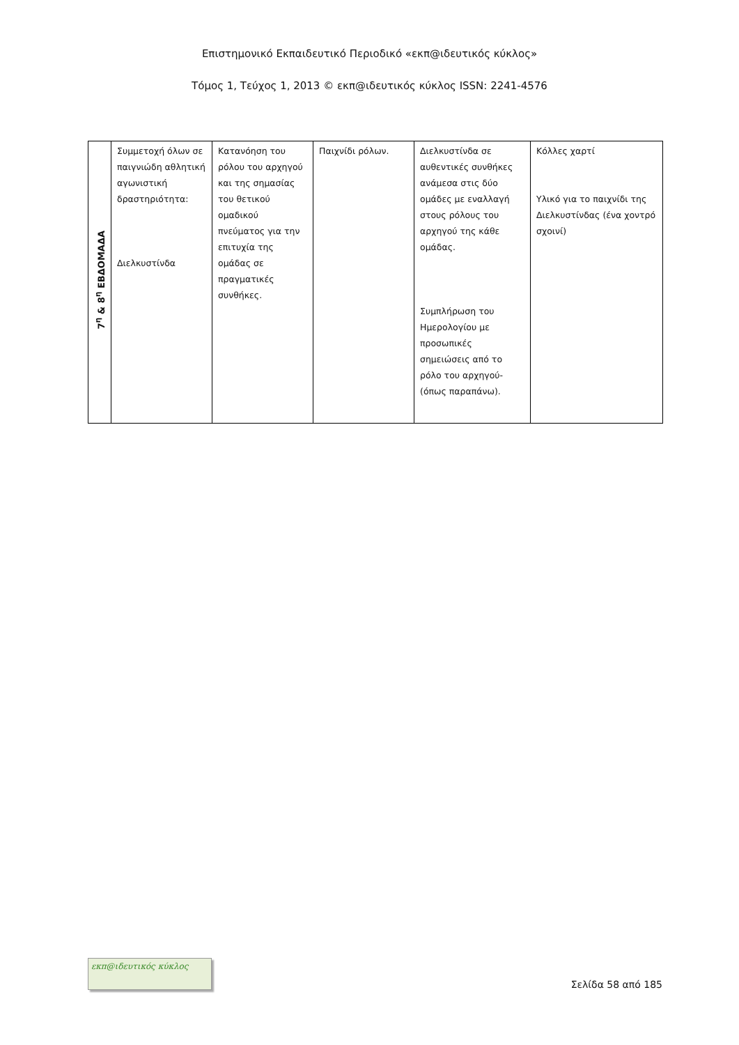Επιστημονικό Εκπαιδευτικό Περιοδικό «εκπ@ιδευτικός κύκλος»
Τόμος 1, Τεύχος 1, 2013 © εκπ@ιδευτικός κύκλος ISSN: 2241-4576
| 7<sup>η</sup> & 8<sup>η</sup> ΕΒΔΟΜΑΔΑ | Συμμετοχή όλων σε παιγνιώδη αθλητική αγωνιστική δραστηριότητα: Διελκυστίνδα | Κατανόηση του ρόλου του αρχηγού και της σημασίας του θετικού ομαδικού πνεύματος για την επιτυχία της ομάδας σε πραγματικές συνθήκες. | Παιχνίδι ρόλων. | Διελκυστίνδα σε αυθεντικές συνθήκες ανάμεσα στις δύο ομάδες με εναλλαγή στους ρόλους του αρχηγού της κάθε ομάδας. Συμπλήρωση του Ημερολογίου με προσωπικές σημειώσεις από το ρόλο του αρχηγού- (όπως παραπάνω). | Κόλλες χαρτί Υλικό για το παιχνίδι της Διελκυστίνδας (ένα χοντρό σχοινί) |
εκπ@ιδευτικός κύκλος
Σελίδα 58 από 185